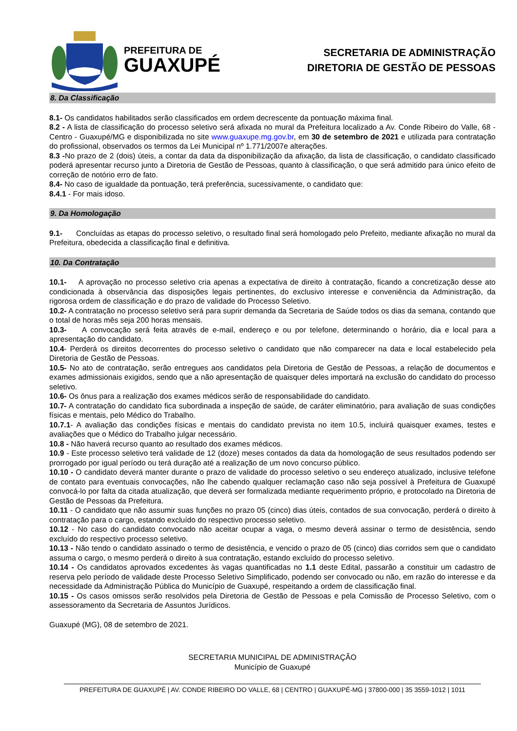PREFEITURA DE
GUAXUPÉ
SECRETARIA DE ADMINISTRAÇÃO
DIRETORIA DE GESTÃO DE PESSOAS
8. Da Classificação
8.1- Os candidatos habilitados serão classificados em ordem decrescente da pontuação máxima final.
8.2 - A lista de classificação do processo seletivo será afixada no mural da Prefeitura localizado a Av. Conde Ribeiro do Valle, 68 - Centro - Guaxupé/MG e disponibilizada no site www.guaxupe.mg.gov.br, em 30 de setembro de 2021 e utilizada para contratação do profissional, observados os termos da Lei Municipal nº 1.771/2007e alterações.
8.3 -No prazo de 2 (dois) úteis, a contar da data da disponibilização da afixação, da lista de classificação, o candidato classificado poderá apresentar recurso junto a Diretoria de Gestão de Pessoas, quanto à classificação, o que será admitido para único efeito de correção de notório erro de fato.
8.4- No caso de igualdade da pontuação, terá preferência, sucessivamente, o candidato que:
8.4.1 - For mais idoso.
9. Da Homologação
9.1- Concluídas as etapas do processo seletivo, o resultado final será homologado pelo Prefeito, mediante afixação no mural da Prefeitura, obedecida a classificação final e definitiva.
10. Da Contratação
10.1- A aprovação no processo seletivo cria apenas a expectativa de direito à contratação, ficando a concretização desse ato condicionada à observância das disposições legais pertinentes, do exclusivo interesse e conveniência da Administração, da rigorosa ordem de classificação e do prazo de validade do Processo Seletivo.
10.2- A contratação no processo seletivo será para suprir demanda da Secretaria de Saúde todos os dias da semana, contando que o total de horas mês seja 200 horas mensais.
10.3- A convocação será feita através de e-mail, endereço e ou por telefone, determinando o horário, dia e local para a apresentação do candidato.
10.4- Perderá os direitos decorrentes do processo seletivo o candidato que não comparecer na data e local estabelecido pela Diretoria de Gestão de Pessoas.
10.5- No ato de contratação, serão entregues aos candidatos pela Diretoria de Gestão de Pessoas, a relação de documentos e exames admissionais exigidos, sendo que a não apresentação de quaisquer deles importará na exclusão do candidato do processo seletivo.
10.6- Os ônus para a realização dos exames médicos serão de responsabilidade do candidato.
10.7- A contratação do candidato fica subordinada a inspeção de saúde, de caráter eliminatório, para avaliação de suas condições físicas e mentais, pelo Médico do Trabalho.
10.7.1- A avaliação das condições físicas e mentais do candidato prevista no item 10.5, incluirá quaisquer exames, testes e avaliações que o Médico do Trabalho julgar necessário.
10.8 - Não haverá recurso quanto ao resultado dos exames médicos.
10.9 - Este processo seletivo terá validade de 12 (doze) meses contados da data da homologação de seus resultados podendo ser prorrogado por igual período ou terá duração até a realização de um novo concurso público.
10.10 - O candidato deverá manter durante o prazo de validade do processo seletivo o seu endereço atualizado, inclusive telefone de contato para eventuais convocações, não lhe cabendo qualquer reclamação caso não seja possível à Prefeitura de Guaxupé convocá-lo por falta da citada atualização, que deverá ser formalizada mediante requerimento próprio, e protocolado na Diretoria de Gestão de Pessoas da Prefeitura.
10.11 - O candidato que não assumir suas funções no prazo 05 (cinco) dias úteis, contados de sua convocação, perderá o direito à contratação para o cargo, estando excluído do respectivo processo seletivo.
10.12 - No caso do candidato convocado não aceitar ocupar a vaga, o mesmo deverá assinar o termo de desistência, sendo excluído do respectivo processo seletivo.
10.13 - Não tendo o candidato assinado o termo de desistência, e vencido o prazo de 05 (cinco) dias corridos sem que o candidato assuma o cargo, o mesmo perderá o direito à sua contratação, estando excluído do processo seletivo.
10.14 - Os candidatos aprovados excedentes às vagas quantificadas no 1.1 deste Edital, passarão a constituir um cadastro de reserva pelo período de validade deste Processo Seletivo Simplificado, podendo ser convocado ou não, em razão do interesse e da necessidade da Administração Pública do Município de Guaxupé, respeitando a ordem de classificação final.
10.15 - Os casos omissos serão resolvidos pela Diretoria de Gestão de Pessoas e pela Comissão de Processo Seletivo, com o assessoramento da Secretaria de Assuntos Jurídicos.
Guaxupé (MG), 08 de setembro de 2021.
SECRETARIA MUNICIPAL DE ADMINISTRAÇÃO
Município de Guaxupé
PREFEITURA DE GUAXUPÉ | AV. CONDE RIBEIRO DO VALLE, 68 | CENTRO | GUAXUPÉ-MG | 37800-000 | 35 3559-1012 | 1011